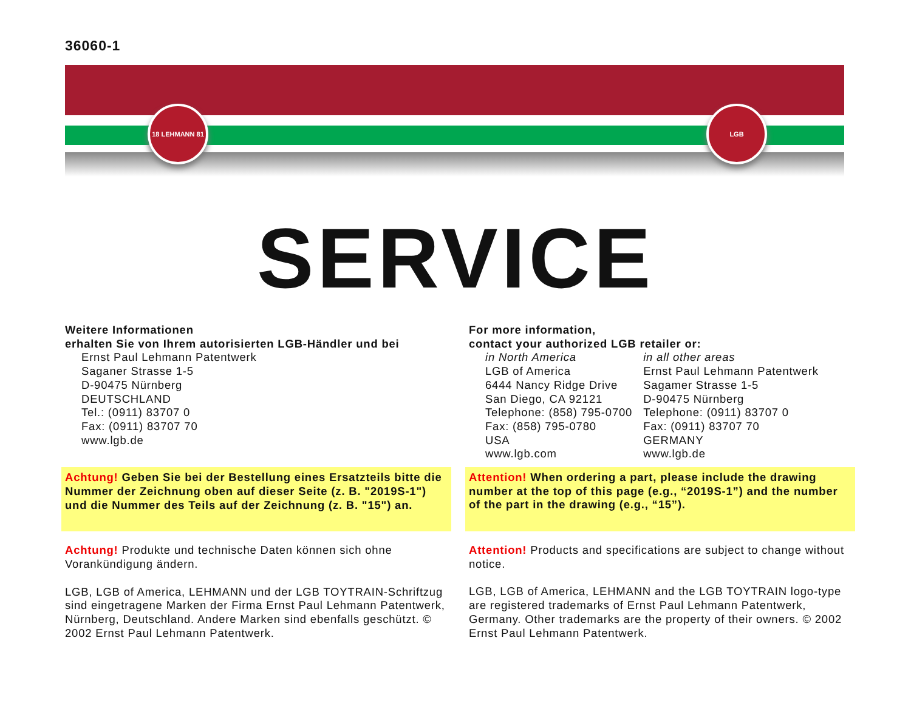36060-1
18 LEHMANN 81 LGB
SERVICE
Weitere Informationen
erhalten Sie von Ihrem autorisierten LGB-Händler und bei
Ernst Paul Lehmann Patentwerk
Saganer Strasse 1-5
D-90475 Nürnberg
DEUTSCHLAND
Tel.: (0911) 83707 0
Fax: (0911) 83707 70
www.lgb.de
Achtung! Geben Sie bei der Bestellung eines Ersatzteils bitte die Nummer der Zeichnung oben auf dieser Seite (z. B. "2019S-1") und die Nummer des Teils auf der Zeichnung (z. B. "15") an.
Achtung! Produkte und technische Daten können sich ohne Vorankündigung ändern.
LGB, LGB of America, LEHMANN und der LGB TOYTRAIN-Schriftzug sind eingetragene Marken der Firma Ernst Paul Lehmann Patentwerk, Nürnberg, Deutschland. Andere Marken sind ebenfalls geschützt. © 2002 Ernst Paul Lehmann Patentwerk.
For more information,
contact your authorized LGB retailer or:
| in North America LGB of America 6444 Nancy Ridge Drive San Diego, CA 92121 Telephone: (858) 795-0700 Fax: (858) 795-0780 USA www.lgb.com | in all other areas Ernst Paul Lehmann Patentwerk Sagamer Strasse 1-5 D-90475 Nürnberg Telephone: (0911) 83707 0 Fax: (0911) 83707 70 GERMANY www.lgb.de |
Attention! When ordering a part, please include the drawing number at the top of this page (e.g., “2019S-1”) and the number of the part in the drawing (e.g., “15”).
Attention! Products and specifications are subject to change without notice.
LGB, LGB of America, LEHMANN and the LGB TOYTRAIN logo-type are registered trademarks of Ernst Paul Lehmann Patentwerk, Germany. Other trademarks are the property of their owners. © 2002 Ernst Paul Lehmann Patentwerk.